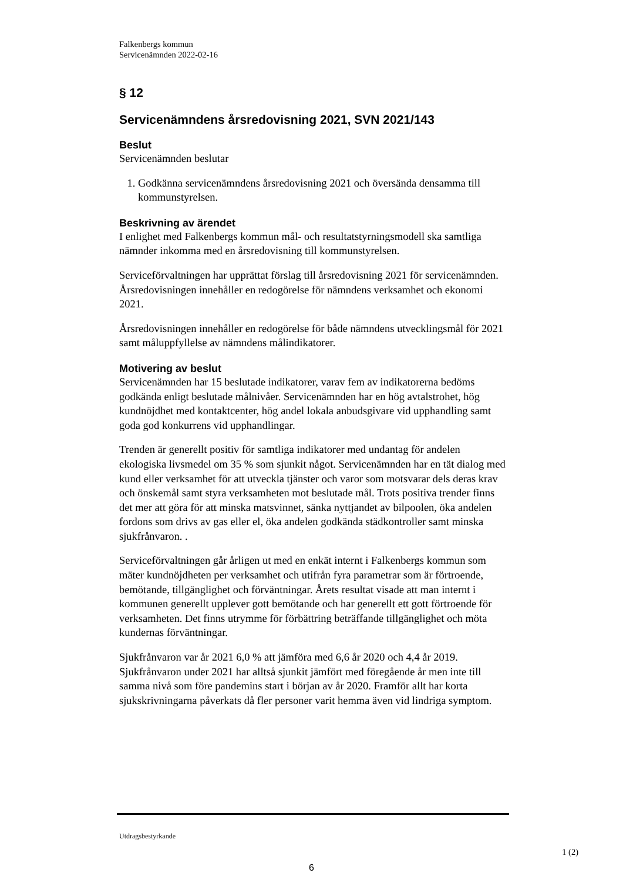Falkenbergs kommun
Servicenämnden 2022-02-16
§ 12
Servicenämndens årsredovisning 2021, SVN 2021/143
Beslut
Servicenämnden beslutar
1. Godkänna servicenämndens årsredovisning 2021 och översända densamma till kommunstyrelsen.
Beskrivning av ärendet
I enlighet med Falkenbergs kommun mål- och resultatstyrningsmodell ska samtliga nämnder inkomma med en årsredovisning till kommunstyrelsen.
Serviceförvaltningen har upprättat förslag till årsredovisning 2021 för servicenämnden. Årsredovisningen innehåller en redogörelse för nämndens verksamhet och ekonomi 2021.
Årsredovisningen innehåller en redogörelse för både nämndens utvecklingsmål för 2021 samt måluppfyllelse av nämndens målindikatorer.
Motivering av beslut
Servicenämnden har 15 beslutade indikatorer, varav fem av indikatorerna bedöms godkända enligt beslutade målnivåer. Servicenämnden har en hög avtalstrohet, hög kundnöjdhet med kontaktcenter, hög andel lokala anbudsgivare vid upphandling samt goda god konkurrens vid upphandlingar.
Trenden är generellt positiv för samtliga indikatorer med undantag för andelen ekologiska livsmedel om 35 % som sjunkit något. Servicenämnden har en tät dialog med kund eller verksamhet för att utveckla tjänster och varor som motsvarar dels deras krav och önskemål samt styra verksamheten mot beslutade mål. Trots positiva trender finns det mer att göra för att minska matsvinnet, sänka nyttjandet av bilpoolen, öka andelen fordons som drivs av gas eller el, öka andelen godkända städkontroller samt minska sjukfrånvaron. .
Serviceförvaltningen går årligen ut med en enkät internt i Falkenbergs kommun som mäter kundnöjdheten per verksamhet och utifrån fyra parametrar som är förtroende, bemötande, tillgänglighet och förväntningar. Årets resultat visade att man internt i kommunen generellt upplever gott bemötande och har generellt ett gott förtroende för verksamheten. Det finns utrymme för förbättring beträffande tillgänglighet och möta kundernas förväntningar.
Sjukfrånvaron var år 2021 6,0 % att jämföra med 6,6 år 2020 och 4,4 år 2019. Sjukfrånvaron under 2021 har alltså sjunkit jämfört med föregående år men inte till samma nivå som före pandemins start i början av år 2020. Framför allt har korta sjukskrivningarna påverkats då fler personer varit hemma även vid lindriga symptom.
Utdragsbestyrkande
1 (2)
6